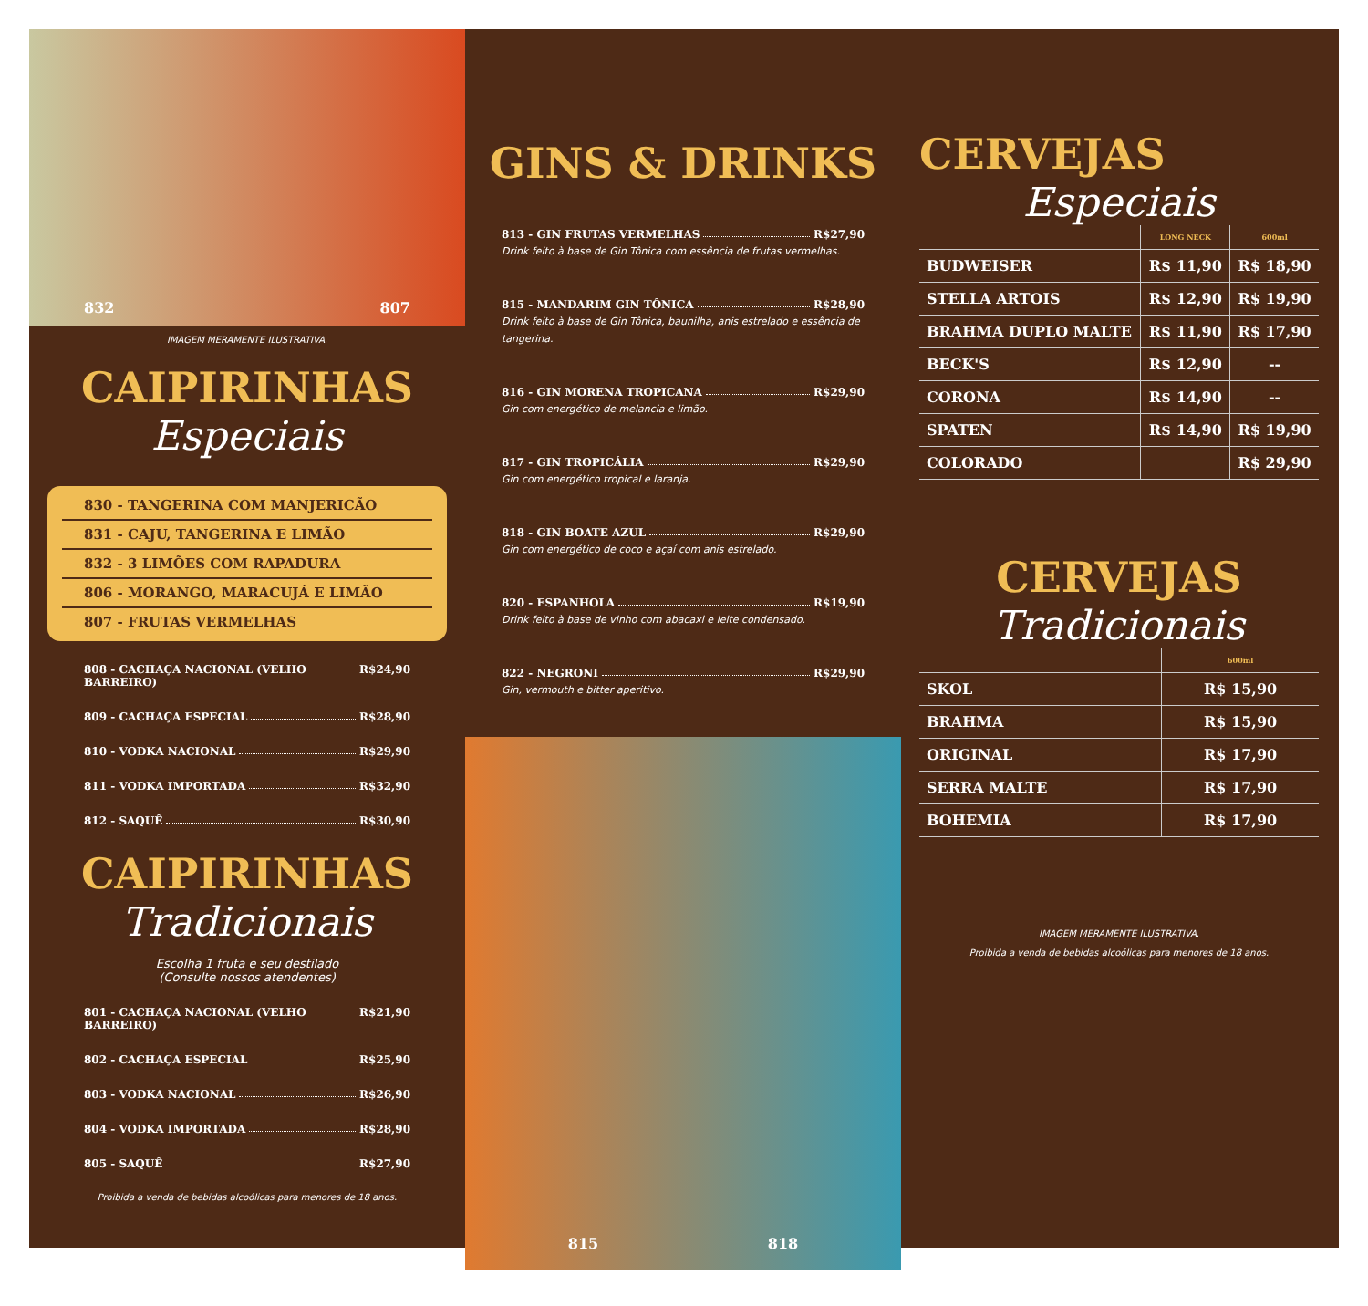832 807
IMAGEM MERAMENTE ILUSTRATIVA.
CAIPIRINHAS
Especiais
830 - TANGERINA COM MANJERICÃO
831 - CAJU, TANGERINA E LIMÃO
832 - 3 LIMÕES COM RAPADURA
806 - MORANGO, MARACUJÁ E LIMÃO
807 - FRUTAS VERMELHAS
808 - CACHAÇA NACIONAL (VELHO BARREIRO) R$24,90
809 - CACHAÇA ESPECIAL R$28,90
810 - VODKA NACIONAL R$29,90
811 - VODKA IMPORTADA R$32,90
812 - SAQUÊ R$30,90
CAIPIRINHAS
Tradicionais
Escolha 1 fruta e seu destilado
(Consulte nossos atendentes)
801 - CACHAÇA NACIONAL (VELHO BARREIRO) R$21,90
802 - CACHAÇA ESPECIAL R$25,90
803 - VODKA NACIONAL R$26,90
804 - VODKA IMPORTADA R$28,90
805 - SAQUÊ R$27,90
Proibida a venda de bebidas alcoólicas para menores de 18 anos.
GINS & DRINKS
813 - GIN FRUTAS VERMELHAS R$27,90
Drink feito à base de Gin Tônica com essência de frutas vermelhas.
815 - MANDARIM GIN TÔNICA R$28,90
Drink feito à base de Gin Tônica, baunilha, anis estrelado e essência de tangerina.
816 - GIN MORENA TROPICANA R$29,90
Gin com energético de melancia e limão.
817 - GIN TROPICÁLIA R$29,90
Gin com energético tropical e laranja.
818 - GIN BOATE AZUL R$29,90
Gin com energético de coco e açaí com anis estrelado.
820 - ESPANHOLA R$19,90
Drink feito à base de vinho com abacaxi e leite condensado.
822 - NEGRONI R$29,90
Gin, vermouth e bitter aperitivo.
815 818
CERVEJAS
Especiais
| | LONG NECK | 600ml |
| --- | --- | --- |
| BUDWEISER | R$ 11,90 | R$ 18,90 |
| STELLA ARTOIS | R$ 12,90 | R$ 19,90 |
| BRAHMA DUPLO MALTE | R$ 11,90 | R$ 17,90 |
| BECK'S | R$ 12,90 | -- |
| CORONA | R$ 14,90 | -- |
| SPATEN | R$ 14,90 | R$ 19,90 |
| COLORADO | | R$ 29,90 |
CERVEJAS
Tradicionais
| | 600ml |
| --- | --- |
| SKOL | R$ 15,90 |
| BRAHMA | R$ 15,90 |
| ORIGINAL | R$ 17,90 |
| SERRA MALTE | R$ 17,90 |
| BOHEMIA | R$ 17,90 |
IMAGEM MERAMENTE ILUSTRATIVA.
Proibida a venda de bebidas alcoólicas para menores de 18 anos.